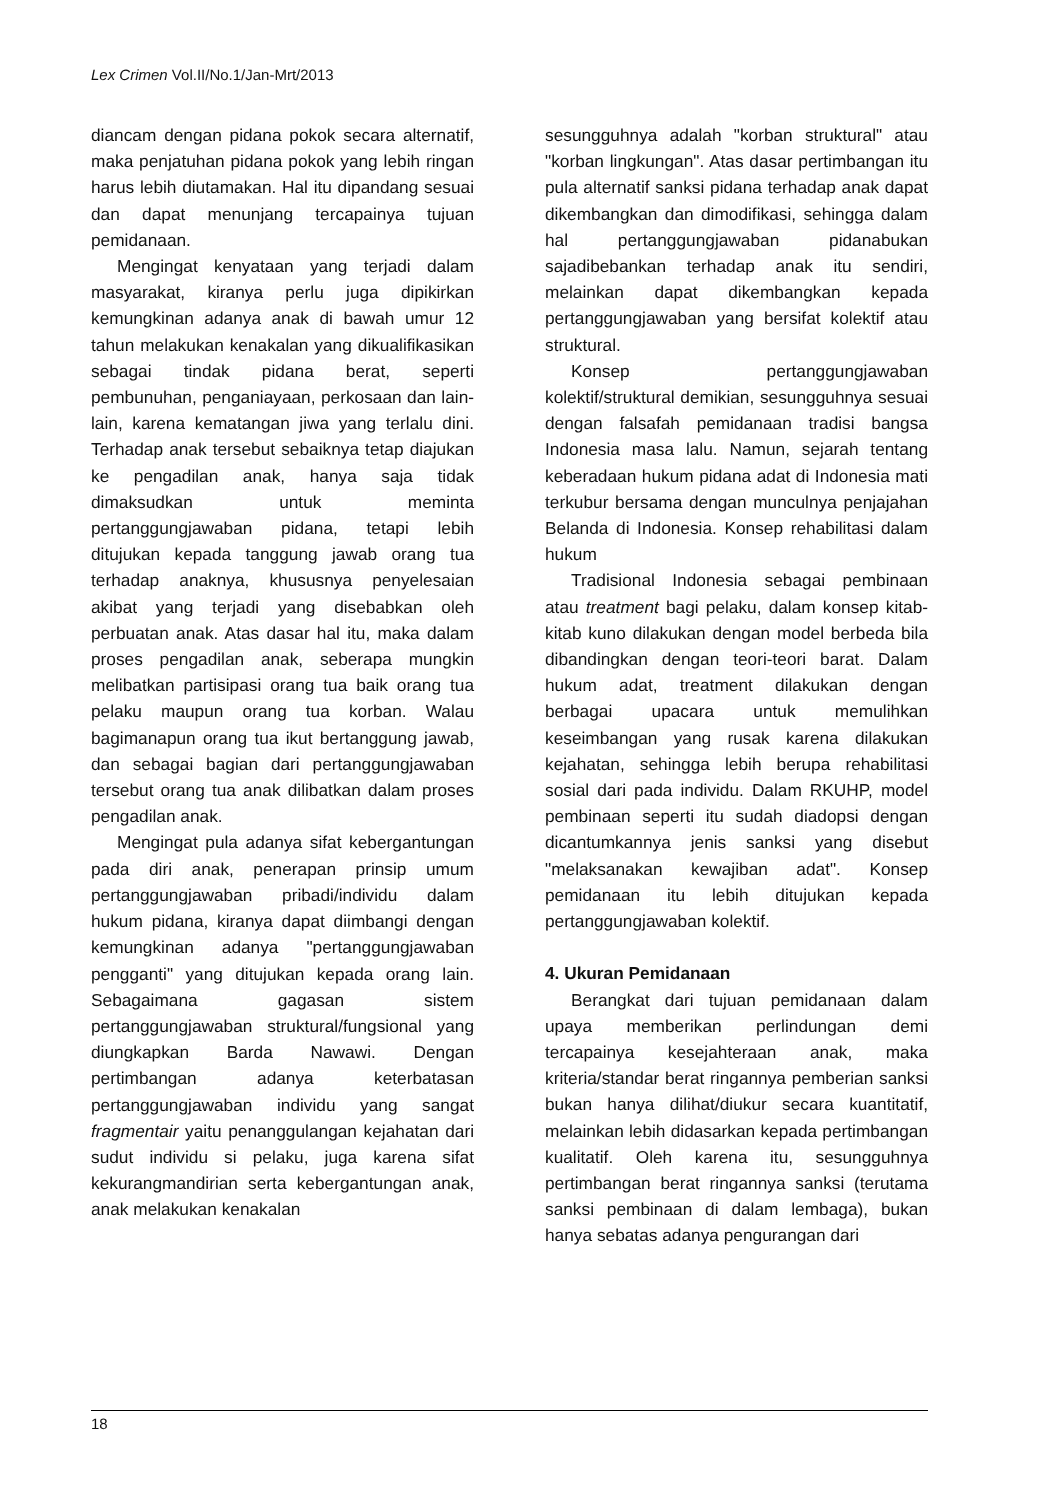Lex Crimen Vol.II/No.1/Jan-Mrt/2013
diancam dengan pidana pokok secara alternatif, maka penjatuhan pidana pokok yang lebih ringan harus lebih diutamakan. Hal itu dipandang sesuai dan dapat menunjang tercapainya tujuan pemidanaan.
Mengingat kenyataan yang terjadi dalam masyarakat, kiranya perlu juga dipikirkan kemungkinan adanya anak di bawah umur 12 tahun melakukan kenakalan yang dikualifikasikan sebagai tindak pidana berat, seperti pembunuhan, penganiayaan, perkosaan dan lain-lain, karena kematangan jiwa yang terlalu dini. Terhadap anak tersebut sebaiknya tetap diajukan ke pengadilan anak, hanya saja tidak dimaksudkan untuk meminta pertanggungjawaban pidana, tetapi lebih ditujukan kepada tanggung jawab orang tua terhadap anaknya, khususnya penyelesaian akibat yang terjadi yang disebabkan oleh perbuatan anak. Atas dasar hal itu, maka dalam proses pengadilan anak, seberapa mungkin melibatkan partisipasi orang tua baik orang tua pelaku maupun orang tua korban. Walau bagimanapun orang tua ikut bertanggung jawab, dan sebagai bagian dari pertanggungjawaban tersebut orang tua anak dilibatkan dalam proses pengadilan anak.
Mengingat pula adanya sifat kebergantungan pada diri anak, penerapan prinsip umum pertanggungjawaban pribadi/individu dalam hukum pidana, kiranya dapat diimbangi dengan kemungkinan adanya "pertanggungjawaban pengganti" yang ditujukan kepada orang lain. Sebagaimana gagasan sistem pertanggungjawaban struktural/fungsional yang diungkapkan Barda Nawawi. Dengan pertimbangan adanya keterbatasan pertanggungjawaban individu yang sangat fragmentair yaitu penanggulangan kejahatan dari sudut individu si pelaku, juga karena sifat kekurangmandirian serta kebergantungan anak, anak melakukan kenakalan
sesungguhnya adalah "korban struktural" atau "korban lingkungan". Atas dasar pertimbangan itu pula alternatif sanksi pidana terhadap anak dapat dikembangkan dan dimodifikasi, sehingga dalam hal pertanggungjawaban pidanabukan sajadibebankan terhadap anak itu sendiri, melainkan dapat dikembangkan kepada pertanggungjawaban yang bersifat kolektif atau struktural.
Konsep pertanggungjawaban kolektif/struktural demikian, sesungguhnya sesuai dengan falsafah pemidanaan tradisi bangsa Indonesia masa lalu. Namun, sejarah tentang keberadaan hukum pidana adat di Indonesia mati terkubur bersama dengan munculnya penjajahan Belanda di Indonesia. Konsep rehabilitasi dalam hukum
Tradisional Indonesia sebagai pembinaan atau treatment bagi pelaku, dalam konsep kitab-kitab kuno dilakukan dengan model berbeda bila dibandingkan dengan teori-teori barat. Dalam hukum adat, treatment dilakukan dengan berbagai upacara untuk memulihkan keseimbangan yang rusak karena dilakukan kejahatan, sehingga lebih berupa rehabilitasi sosial dari pada individu. Dalam RKUHP, model pembinaan seperti itu sudah diadopsi dengan dicantumkannya jenis sanksi yang disebut "melaksanakan kewajiban adat". Konsep pemidanaan itu lebih ditujukan kepada pertanggungjawaban kolektif.
4. Ukuran Pemidanaan
Berangkat dari tujuan pemidanaan dalam upaya memberikan perlindungan demi tercapainya kesejahteraan anak, maka kriteria/standar berat ringannya pemberian sanksi bukan hanya dilihat/diukur secara kuantitatif, melainkan lebih didasarkan kepada pertimbangan kualitatif. Oleh karena itu, sesungguhnya pertimbangan berat ringannya sanksi (terutama sanksi pembinaan di dalam lembaga), bukan hanya sebatas adanya pengurangan dari
18